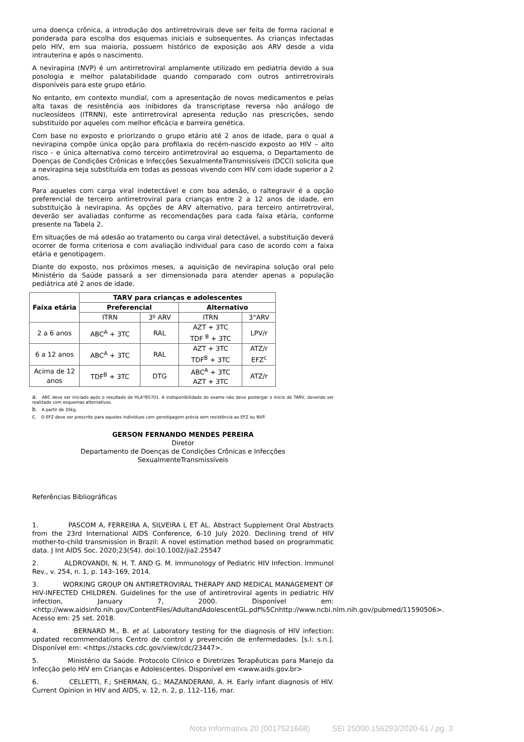uma doença crônica, a introdução dos antirretrovirais deve ser feita de forma racional e ponderada para escolha dos esquemas iniciais e subsequentes. As crianças infectadas pelo HIV, em sua maioria, possuem histórico de exposição aos ARV desde a vida intrauterina e após o nascimento.
A nevirapina (NVP) é um antirretroviral amplamente utilizado em pediatria devido a sua posologia e melhor palatabilidade quando comparado com outros antirretrovirais disponíveis para este grupo etário.
No entanto, em contexto mundial, com a apresentação de novos medicamentos e pelas alta taxas de resistência aos inibidores da transcriptase reversa não análogo de nucleosídeos (ITRNN), este antirretroviral apresenta redução nas prescrições, sendo substituído por aqueles com melhor eficácia e barreira genética.
Com base no exposto e priorizando o grupo etário até 2 anos de idade, para o qual a nevirapina compõe única opção para profilaxia do recém-nascido exposto ao HIV – alto risco - e única alternativa como terceiro antirretroviral ao esquema, o Departamento de Doenças de Condições Crônicas e Infecções SexualmenteTransmissíveis (DCCI) solicita que a nevirapina seja substituída em todas as pessoas vivendo com HIV com idade superior a 2 anos.
Para aqueles com carga viral indetectável e com boa adesão, o raltegravir é a opção preferencial de terceiro antirretroviral para crianças entre 2 a 12 anos de idade, em substituição à nevirapina. As opções de ARV alternativo, para terceiro antirretroviral, deverão ser avaliadas conforme as recomendações para cada faixa etária, conforme presente na Tabela 2.
Em situações de má adesão ao tratamento ou carga viral detectável, a substituição deverá ocorrer de forma criteriosa e com avaliação individual para caso de acordo com a faixa etária e genotipagem.
Diante do exposto, nos próximos meses, a aquisição de nevirapina solução oral pelo Ministério da Saúde passará a ser dimensionada para atender apenas a população pediátrica até 2 anos de idade.
| Faixa etária | TARV para crianças e adolescentes | | | |
| --- | --- | --- | --- | --- |
| | Preferencial | | Alternativo | |
| | ITRN | 3º ARV | ITRN | 3°ARV |
| 2 a 6 anos | ABC<sup>A</sup> + 3TC | RAL | AZT + 3TC TDF <sup>B</sup> + 3TC | LPV/r |
| 6 a 12 anos | ABC<sup>A</sup> + 3TC | RAL | AZT + 3TC TDF<sup>B</sup> + 3TC | ATZ/r EFZ<sup>c</sup> |
| Acima de 12 anos | TDF<sup>B</sup> + 3TC | DTG | ABC<sup>A</sup> + 3TC AZT + 3TC | ATZ/r |
a. ABC deve ser iniciado após o resultado de HLA*B5701. A indisponibilidade do exame não deve postergar o início de TARV, devendo ser realizado com esquemas alternativos.
b. A partir de 35kg.
c. O EFZ deve ser prescrito para aqueles indivíduos com genotipagem prévia sem resistência ao EFZ ou NVP.
GERSON FERNANDO MENDES PEREIRA
Diretor
Departamento de Doenças de Condições Crônicas e Infecções
SexualmenteTransmissíveis
Referências Bibliográficas
1. PASCOM A, FERREIRA A, SILVEIRA L ET AL. Abstract Supplement Oral Abstracts from the 23rd International AIDS Conference, 6-10 July 2020. Declining trend of HIV mother-to-child transmission in Brazil: A novel estimation method based on programmatic data. J Int AIDS Soc. 2020;23(S4). doi:10.1002/jia2.25547
2. ALDROVANDI, N. H. T. AND G. M. Immunology of Pediatric HIV Infection. Immunol Rev., v. 254, n. 1, p. 143–169, 2014.
3. WORKING GROUP ON ANTIRETROVIRAL THERAPY AND MEDICAL MANAGEMENT OF HIV-INFECTED CHILDREN. Guidelines for the use of antiretroviral agents in pediatric HIV infection, January 7, 2000. Disponível em: <http://www.aidsinfo.nih.gov/ContentFiles/AdultandAdolescentGL.pdf%5Cnhttp://www.ncbi.nlm.nih.gov/pubmed/11590506>. Acesso em: 25 set. 2018.
4. BERNARD M., B. et al. Laboratory testing for the diagnosis of HIV infection: updated recommendations Centro de control y prevención de enfermedades. [s.l: s.n.]. Disponível em: <https://stacks.cdc.gov/view/cdc/23447>.
5. Ministério da Saúde. Protocolo Clínico e Diretrizes Terapêuticas para Manejo da Infecção pelo HIV em Crianças e Adolescentes. Disponível em <www.aids.gov.br>
6. CELLETTI, F.; SHERMAN, G.; MAZANDERANI, A. H. Early infant diagnosis of HIV. Current Opinion in HIV and AIDS, v. 12, n. 2, p. 112–116, mar.
Nota Informativa 20 (0017521668) SEI 25000.156293/2020-61 / pg. 3